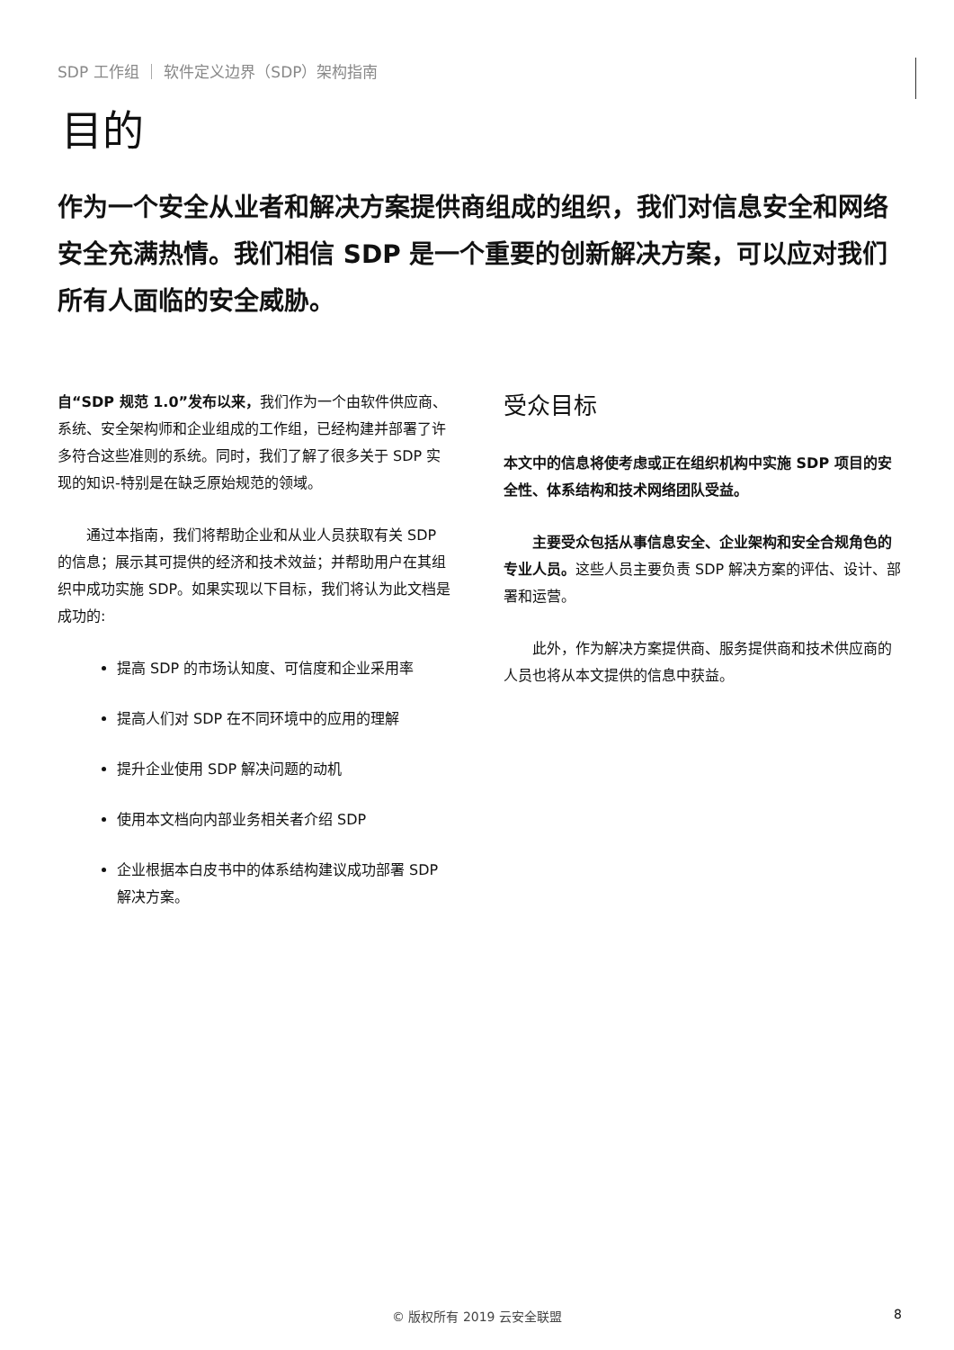SDP 工作组 ｜ 软件定义边界（SDP）架构指南
目的
作为一个安全从业者和解决方案提供商组成的组织，我们对信息安全和网络安全充满热情。我们相信 SDP 是一个重要的创新解决方案，可以应对我们所有人面临的安全威胁。
自“SDP 规范 1.0”发布以来，我们作为一个由软件供应商、系统、安全架构师和企业组成的工作组，已经构建并部署了许多符合这些准则的系统。同时，我们了解了很多关于 SDP 实现的知识-特别是在缺乏原始规范的领域。
  通过本指南，我们将帮助企业和从业人员获取有关 SDP 的信息；展示其可提供的经济和技术效益；并帮助用户在其组织中成功实施 SDP。如果实现以下目标，我们将认为此文档是成功的:
提高 SDP 的市场认知度、可信度和企业采用率
提高人们对 SDP 在不同环境中的应用的理解
提升企业使用 SDP 解决问题的动机
使用本文档向内部业务相关者介绍 SDP
企业根据本白皮书中的体系结构建议成功部署 SDP 解决方案。
受众目标
本文中的信息将使考虑或正在组织机构中实施 SDP 项目的安全性、体系结构和技术网络团队受益。
  主要受众包括从事信息安全、企业架构和安全合规角色的专业人员。这些人员主要负责 SDP 解决方案的评估、设计、部署和运营。
  此外，作为解决方案提供商、服务提供商和技术供应商的人员也将从本文提供的信息中获益。
© 版权所有 2019 云安全联盟 8